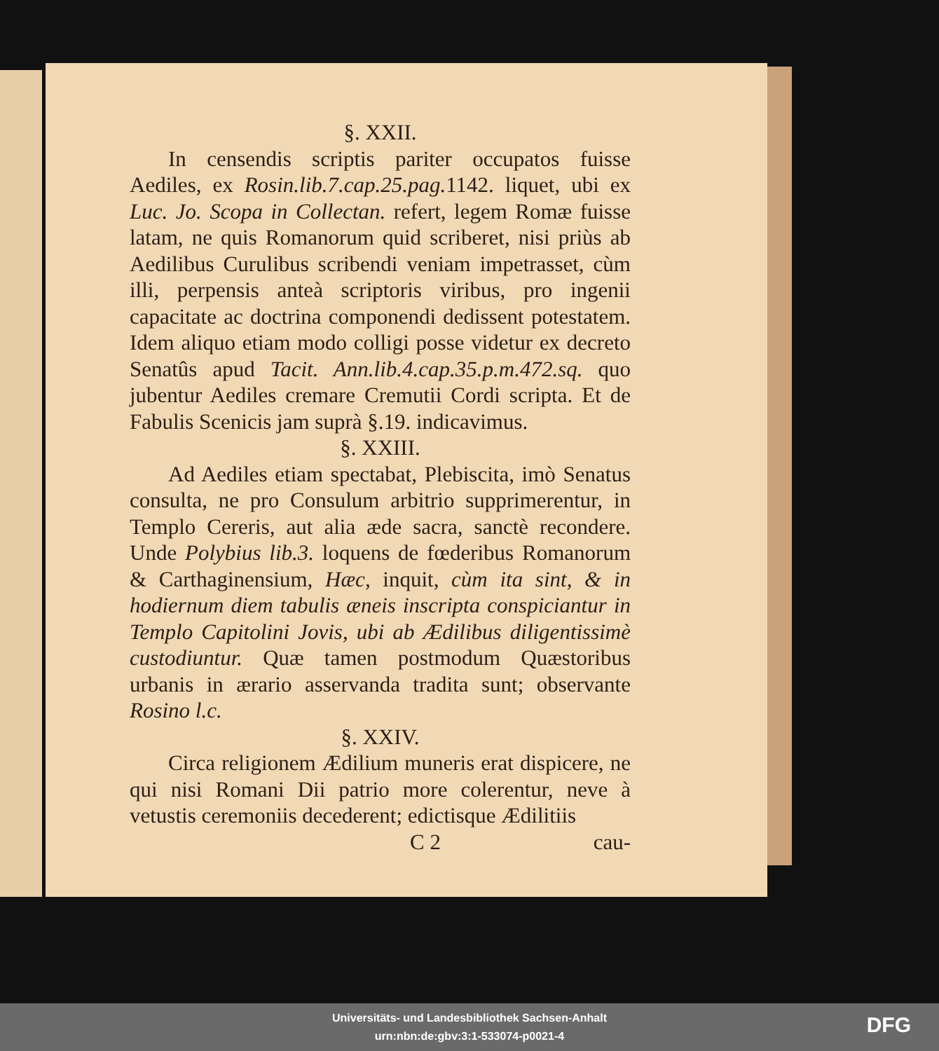§. XXII.
In censendis scriptis pariter occupatos fuisse Aediles, ex Rosin.lib.7.cap.25.pag. 1142. liquet, ubi ex Luc. Jo. Scopa in Collectan. refert, legem Romæ fuisse latam, ne quis Romanorum quid scriberet, nisi priùs ab Aedilibus Curulibus scribendi veniam impetrasset, cùm illi, perpensis anteà scriptoris viribus, pro ingenii capacitate ac doctrina componendi dedissent potestatem. Idem aliquo etiam modo colligi posse videtur ex decreto Senatûs apud Tacit. Ann.lib.4.cap.35.p.m.472.sq. quo jubentur Aediles cremare Cremutii Cordi scripta. Et de Fabulis Scenicis jam suprà §.19. indicavimus.
§. XXIII.
Ad Aediles etiam spectabat, Plebiscita, imò Senatus consulta, ne pro Consulum arbitrio supprimerentur, in Templo Cereris, aut alia æde sacra, sanctè recondere. Unde Polybius lib.3. loquens de fœderibus Romanorum & Carthaginensium, Hæc, inquit, cùm ita sint, & in hodiernum diem tabulis æneis inscripta conspiciantur in Templo Capitolini Jovis, ubi ab Ædilibus diligentissimè custodiuntur. Quæ tamen postmodum Quæstoribus urbanis in ærario asservanda tradita sunt; observante Rosino l.c.
§. XXIV.
Circa religionem Ædilium muneris erat dispicere, ne qui nisi Romani Dii patrio more colerentur, neve à vetustis ceremoniis decederent; edictisque Ædilitiis
C 2 cau-
Universitäts- und Landesbibliothek Sachsen-Anhalt
urn:nbn:de:gbv:3:1-533074-p0021-4
DFG